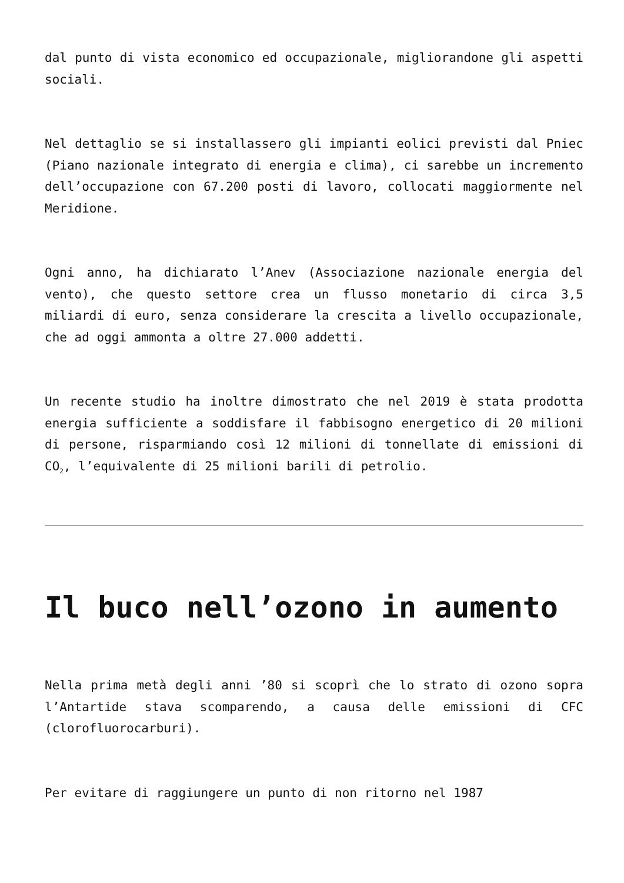dal punto di vista economico ed occupazionale, migliorandone gli aspetti sociali.
Nel dettaglio se si installassero gli impianti eolici previsti dal Pniec (Piano nazionale integrato di energia e clima), ci sarebbe un incremento dell’occupazione con 67.200 posti di lavoro, collocati maggiormente nel Meridione.
Ogni anno, ha dichiarato l’Anev (Associazione nazionale energia del vento), che questo settore crea un flusso monetario di circa 3,5 miliardi di euro, senza considerare la crescita a livello occupazionale, che ad oggi ammonta a oltre 27.000 addetti.
Un recente studio ha inoltre dimostrato che nel 2019 è stata prodotta energia sufficiente a soddisfare il fabbisogno energetico di 20 milioni di persone, risparmiando così 12 milioni di tonnellate di emissioni di CO<sub>2</sub>, l’equivalente di 25 milioni barili di petrolio.
Il buco nell’ozono in aumento
Nella prima metà degli anni ’80 si scoprì che lo strato di ozono sopra l’Antartide stava scomparendo, a causa delle emissioni di CFC (clorofluorocarburi).
Per evitare di raggiungere un punto di non ritorno nel 1987